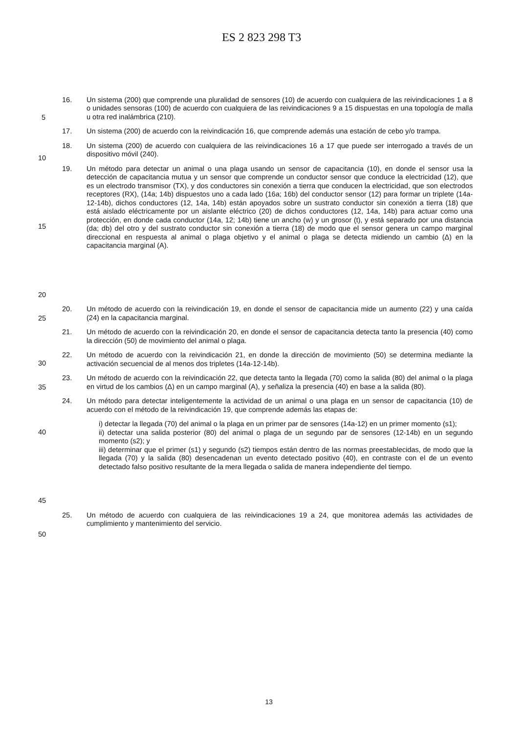ES 2 823 298 T3
16. Un sistema (200) que comprende una pluralidad de sensores (10) de acuerdo con cualquiera de las reivindicaciones 1 a 8 o unidades sensoras (100) de acuerdo con cualquiera de las reivindicaciones 9 a 15 dispuestas en una topología de malla u otra red inalámbrica (210).
5
17. Un sistema (200) de acuerdo con la reivindicación 16, que comprende además una estación de cebo y/o trampa.
18. Un sistema (200) de acuerdo con cualquiera de las reivindicaciones 16 a 17 que puede ser interrogado a través de un dispositivo móvil (240).
10
15
20
19. Un método para detectar un animal o una plaga usando un sensor de capacitancia (10), en donde el sensor usa la detección de capacitancia mutua y un sensor que comprende un conductor sensor que conduce la electricidad (12), que es un electrodo transmisor (TX), y dos conductores sin conexión a tierra que conducen la electricidad, que son electrodos receptores (RX), (14a; 14b) dispuestos uno a cada lado (16a; 16b) del conductor sensor (12) para formar un triplete (14a-12-14b), dichos conductores (12, 14a, 14b) están apoyados sobre un sustrato conductor sin conexión a tierra (18) que está aislado eléctricamente por un aislante eléctrico (20) de dichos conductores (12, 14a, 14b) para actuar como una protección, en donde cada conductor (14a, 12; 14b) tiene un ancho (w) y un grosor (t), y está separado por una distancia (da; db) del otro y del sustrato conductor sin conexión a tierra (18) de modo que el sensor genera un campo marginal direccional en respuesta al animal o plaga objetivo y el animal o plaga se detecta midiendo un cambio (Δ) en la capacitancia marginal (A).
20. Un método de acuerdo con la reivindicación 19, en donde el sensor de capacitancia mide un aumento (22) y una caída (24) en la capacitancia marginal.
25
21. Un método de acuerdo con la reivindicación 20, en donde el sensor de capacitancia detecta tanto la presencia (40) como la dirección (50) de movimiento del animal o plaga.
30
22. Un método de acuerdo con la reivindicación 21, en donde la dirección de movimiento (50) se determina mediante la activación secuencial de al menos dos tripletes (14a-12-14b).
23. Un método de acuerdo con la reivindicación 22, que detecta tanto la llegada (70) como la salida (80) del animal o la plaga en virtud de los cambios (Δ) en un campo marginal (A), y señaliza la presencia (40) en base a la salida (80).
35
24. Un método para detectar inteligentemente la actividad de un animal o una plaga en un sensor de capacitancia (10) de acuerdo con el método de la reivindicación 19, que comprende además las etapas de:
40
45
i) detectar la llegada (70) del animal o la plaga en un primer par de sensores (14a-12) en un primer momento (s1);
ii) detectar una salida posterior (80) del animal o plaga de un segundo par de sensores (12-14b) en un segundo momento (s2); y
iii) determinar que el primer (s1) y segundo (s2) tiempos están dentro de las normas preestablecidas, de modo que la llegada (70) y la salida (80) desencadenan un evento detectado positivo (40), en contraste con el de un evento detectado falso positivo resultante de la mera llegada o salida de manera independiente del tiempo.
25. Un método de acuerdo con cualquiera de las reivindicaciones 19 a 24, que monitorea además las actividades de cumplimiento y mantenimiento del servicio.
50
13